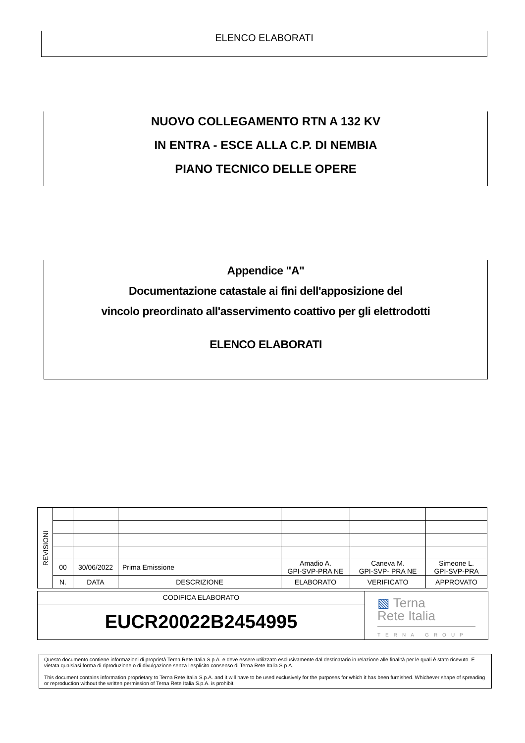ELENCO ELABORATI
NUOVO COLLEGAMENTO RTN A 132 KV
IN ENTRA - ESCE ALLA C.P. DI NEMBIA
PIANO TECNICO DELLE OPERE
Appendice "A"
Documentazione catastale ai fini dell'apposizione del
vincolo preordinato all'asservimento coattivo per gli elettrodotti
ELENCO ELABORATI
| REVISIONI | | | | | | |
| | 00 | 30/06/2022 | Prima Emissione | Amadio A. GPI-SVP-PRA NE | Caneva M. GPI-SVP- PRA NE | Simeone L. GPI-SVP-PRA |
| | N. | DATA | DESCRIZIONE | ELABORATO | VERIFICATO | APPROVATO |
CODIFICA ELABORATO
EUCR20022B2454995
▧ Terna
Rete Italia
TERNA GROUP
Questo documento contiene informazioni di proprietà Terna Rete Italia S.p.A. e deve essere utilizzato esclusivamente dal destinatario in relazione alle finalità per le quali è stato ricevuto. È vietata qualsiasi forma di riproduzione o di divulgazione senza l'esplicito consenso di Terna Rete Italia S.p.A.
This document contains information proprietary to Terna Rete Italia S.p.A. and it will have to be used exclusively for the purposes for which it has been furnished. Whichever shape of spreading or reproduction without the written permission of Terna Rete Italia S.p.A. is prohibit.